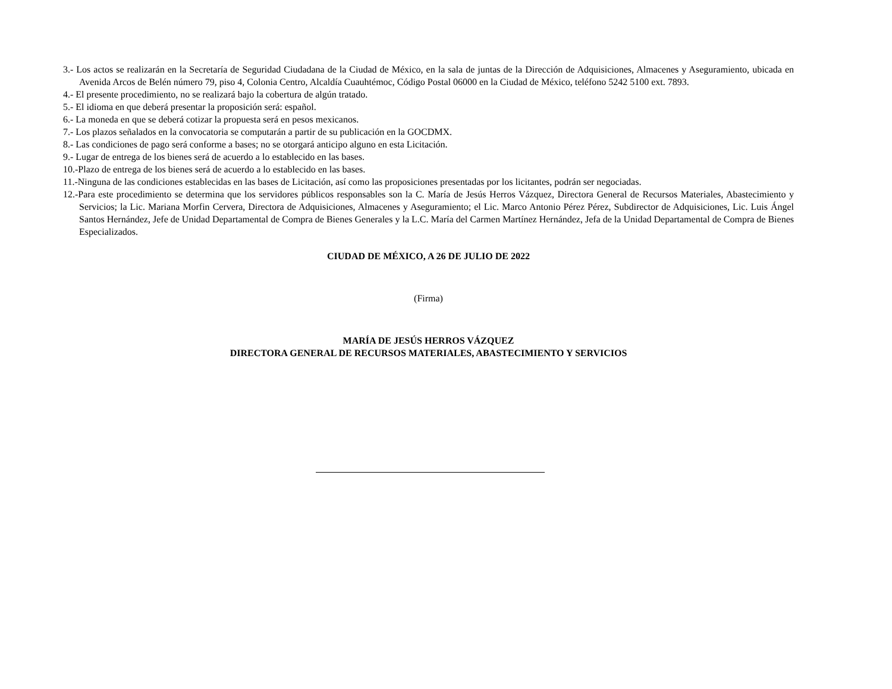3.- Los actos se realizarán en la Secretaría de Seguridad Ciudadana de la Ciudad de México, en la sala de juntas de la Dirección de Adquisiciones, Almacenes y Aseguramiento, ubicada en Avenida Arcos de Belén número 79, piso 4, Colonia Centro, Alcaldía Cuauhtémoc, Código Postal 06000 en la Ciudad de México, teléfono 5242 5100 ext. 7893.
4.- El presente procedimiento, no se realizará bajo la cobertura de algún tratado.
5.- El idioma en que deberá presentar la proposición será: español.
6.- La moneda en que se deberá cotizar la propuesta será en pesos mexicanos.
7.- Los plazos señalados en la convocatoria se computarán a partir de su publicación en la GOCDMX.
8.- Las condiciones de pago será conforme a bases; no se otorgará anticipo alguno en esta Licitación.
9.- Lugar de entrega de los bienes será de acuerdo a lo establecido en las bases.
10.-Plazo de entrega de los bienes será de acuerdo a lo establecido en las bases.
11.-Ninguna de las condiciones establecidas en las bases de Licitación, así como las proposiciones presentadas por los licitantes, podrán ser negociadas.
12.-Para este procedimiento se determina que los servidores públicos responsables son la C. María de Jesús Herros Vázquez, Directora General de Recursos Materiales, Abastecimiento y Servicios; la Lic. Mariana Morfin Cervera, Directora de Adquisiciones, Almacenes y Aseguramiento; el Lic. Marco Antonio Pérez Pérez, Subdirector de Adquisiciones, Lic. Luis Ángel Santos Hernández, Jefe de Unidad Departamental de Compra de Bienes Generales y la L.C. María del Carmen Martínez Hernández, Jefa de la Unidad Departamental de Compra de Bienes Especializados.
CIUDAD DE MÉXICO, A 26 DE JULIO DE 2022
(Firma)
MARÍA DE JESÚS HERROS VÁZQUEZ
DIRECTORA GENERAL DE RECURSOS MATERIALES, ABASTECIMIENTO Y SERVICIOS